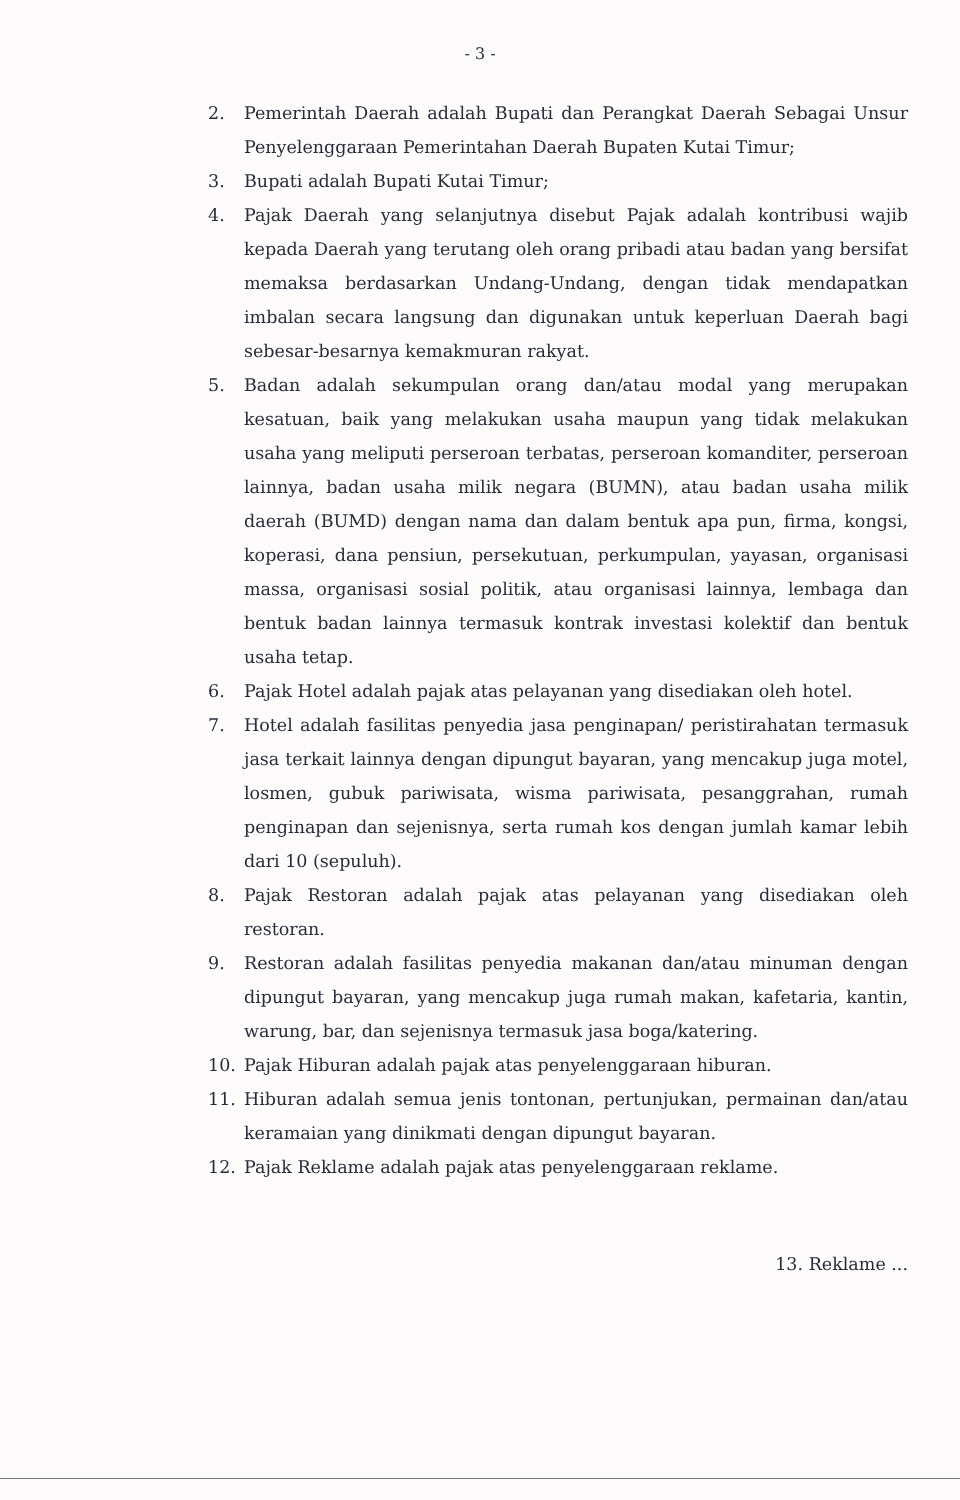- 3 -
2. Pemerintah Daerah adalah Bupati dan Perangkat Daerah Sebagai Unsur Penyelenggaraan Pemerintahan Daerah Bupaten Kutai Timur;
3. Bupati adalah Bupati Kutai Timur;
4. Pajak Daerah yang selanjutnya disebut Pajak adalah kontribusi wajib kepada Daerah yang terutang oleh orang pribadi atau badan yang bersifat memaksa berdasarkan Undang-Undang, dengan tidak mendapatkan imbalan secara langsung dan digunakan untuk keperluan Daerah bagi sebesar-besarnya kemakmuran rakyat.
5. Badan adalah sekumpulan orang dan/atau modal yang merupakan kesatuan, baik yang melakukan usaha maupun yang tidak melakukan usaha yang meliputi perseroan terbatas, perseroan komanditer, perseroan lainnya, badan usaha milik negara (BUMN), atau badan usaha milik daerah (BUMD) dengan nama dan dalam bentuk apa pun, firma, kongsi, koperasi, dana pensiun, persekutuan, perkumpulan, yayasan, organisasi massa, organisasi sosial politik, atau organisasi lainnya, lembaga dan bentuk badan lainnya termasuk kontrak investasi kolektif dan bentuk usaha tetap.
6. Pajak Hotel adalah pajak atas pelayanan yang disediakan oleh hotel.
7. Hotel adalah fasilitas penyedia jasa penginapan/ peristirahatan termasuk jasa terkait lainnya dengan dipungut bayaran, yang mencakup juga motel, losmen, gubuk pariwisata, wisma pariwisata, pesanggrahan, rumah penginapan dan sejenisnya, serta rumah kos dengan jumlah kamar lebih dari 10 (sepuluh).
8. Pajak Restoran adalah pajak atas pelayanan yang disediakan oleh restoran.
9. Restoran adalah fasilitas penyedia makanan dan/atau minuman dengan dipungut bayaran, yang mencakup juga rumah makan, kafetaria, kantin, warung, bar, dan sejenisnya termasuk jasa boga/katering.
10. Pajak Hiburan adalah pajak atas penyelenggaraan hiburan.
11. Hiburan adalah semua jenis tontonan, pertunjukan, permainan dan/atau keramaian yang dinikmati dengan dipungut bayaran.
12. Pajak Reklame adalah pajak atas penyelenggaraan reklame.
13. Reklame ...